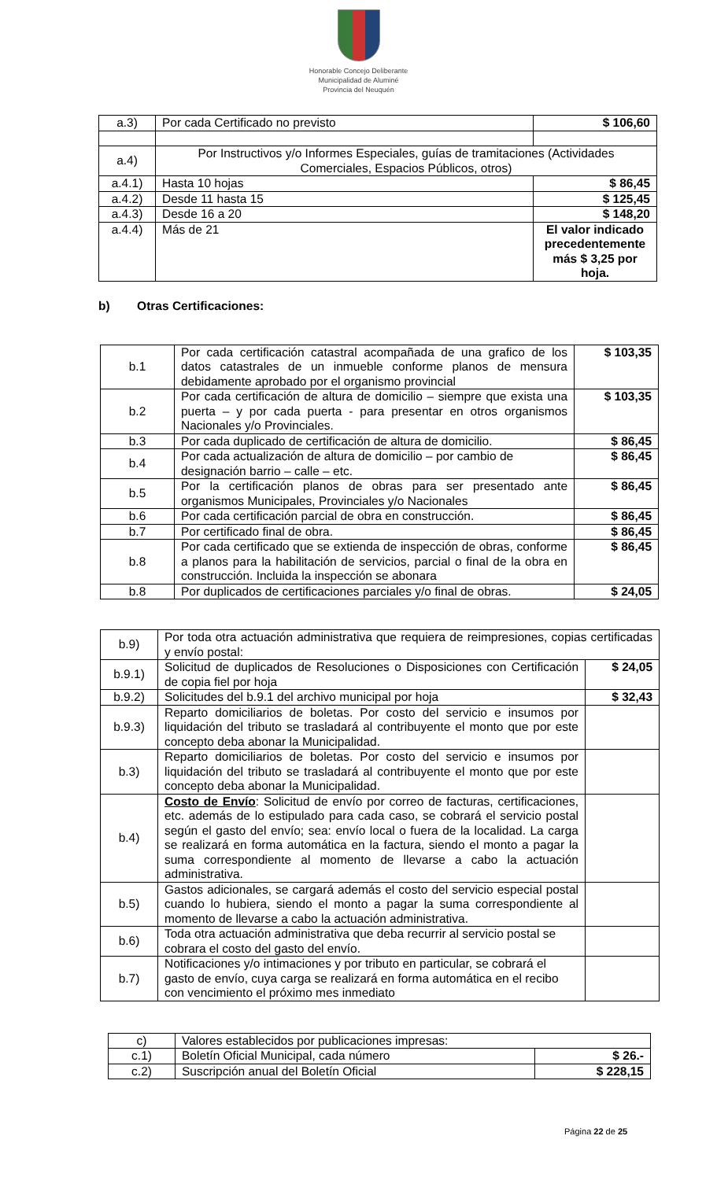Honorable Concejo Deliberante
Municipalidad de Aluminé
Provincia del Neuquén
| a.3) | Por cada Certificado no previsto | $ 106,60 |
| a.4) | Por Instructivos y/o Informes Especiales, guías de tramitaciones (Actividades Comerciales, Espacios Públicos, otros) | |
| a.4.1) | Hasta 10 hojas | $ 86,45 |
| a.4.2) | Desde 11 hasta 15 | $ 125,45 |
| a.4.3) | Desde 16 a 20 | $ 148,20 |
| a.4.4) | Más de 21 | El valor indicado precedentemente más $ 3,25 por hoja. |
b) Otras Certificaciones:
| b.1 | Por cada certificación catastral acompañada de una grafico de los datos catastrales de un inmueble conforme planos de mensura debidamente aprobado por el organismo provincial | $ 103,35 |
| b.2 | Por cada certificación de altura de domicilio – siempre que exista una puerta – y por cada puerta - para presentar en otros organismos Nacionales y/o Provinciales. | $ 103,35 |
| b.3 | Por cada duplicado de certificación de altura de domicilio. | $ 86,45 |
| b.4 | Por cada actualización de altura de domicilio – por cambio de designación barrio – calle – etc. | $ 86,45 |
| b.5 | Por la certificación planos de obras para ser presentado ante organismos Municipales, Provinciales y/o Nacionales | $ 86,45 |
| b.6 | Por cada certificación parcial de obra en construcción. | $ 86,45 |
| b.7 | Por certificado final de obra. | $ 86,45 |
| b.8 | Por cada certificado que se extienda de inspección de obras, conforme a planos para la habilitación de servicios, parcial o final de la obra en construcción. Incluida la inspección se abonara | $ 86,45 |
| b.8 | Por duplicados de certificaciones parciales y/o final de obras. | $ 24,05 |
| b.9) | Por toda otra actuación administrativa que requiera de reimpresiones, copias certificadas y envío postal: | |
| b.9.1) | Solicitud de duplicados de Resoluciones o Disposiciones con Certificación de copia fiel por hoja | $ 24,05 |
| b.9.2) | Solicitudes del b.9.1 del archivo municipal por hoja | $ 32,43 |
| b.9.3) | Reparto domiciliarios de boletas. Por costo del servicio e insumos por liquidación del tributo se trasladará al contribuyente el monto que por este concepto deba abonar la Municipalidad. | |
| b.3) | Reparto domiciliarios de boletas. Por costo del servicio e insumos por liquidación del tributo se trasladará al contribuyente el monto que por este concepto deba abonar la Municipalidad. | |
| b.4) | Costo de Envío : Solicitud de envío por correo de facturas, certificaciones, etc. además de lo estipulado para cada caso, se cobrará el servicio postal según el gasto del envío; sea: envío local o fuera de la localidad. La carga se realizará en forma automática en la factura, siendo el monto a pagar la suma correspondiente al momento de llevarse a cabo la actuación administrativa. | |
| b.5) | Gastos adicionales, se cargará además el costo del servicio especial postal cuando lo hubiera, siendo el monto a pagar la suma correspondiente al momento de llevarse a cabo la actuación administrativa. | |
| b.6) | Toda otra actuación administrativa que deba recurrir al servicio postal se cobrara el costo del gasto del envío. | |
| b.7) | Notificaciones y/o intimaciones y por tributo en particular, se cobrará el gasto de envío, cuya carga se realizará en forma automática en el recibo con vencimiento el próximo mes inmediato | |
| c) | Valores establecidos por publicaciones impresas: | |
| c.1) | Boletín Oficial Municipal, cada número | $ 26.- |
| c.2) | Suscripción anual del Boletín Oficial | $ 228,15 |
Página 22 de 25